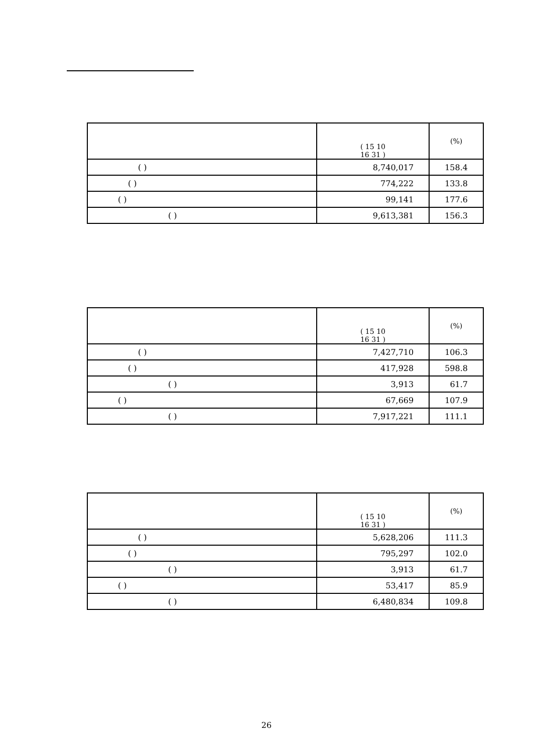| | ( 15 10 16 31 ) | (%) |
| --- | --- | --- |
| ( ) | 8,740,017 | 158.4 |
| ( ) | 774,222 | 133.8 |
| ( ) | 99,141 | 177.6 |
| ( ) | 9,613,381 | 156.3 |
| | ( 15 10 16 31 ) | (%) |
| --- | --- | --- |
| ( ) | 7,427,710 | 106.3 |
| ( ) | 417,928 | 598.8 |
| ( ) | 3,913 | 61.7 |
| ( ) | 67,669 | 107.9 |
| ( ) | 7,917,221 | 111.1 |
| | ( 15 10 16 31 ) | (%) |
| --- | --- | --- |
| ( ) | 5,628,206 | 111.3 |
| ( ) | 795,297 | 102.0 |
| ( ) | 3,913 | 61.7 |
| ( ) | 53,417 | 85.9 |
| ( ) | 6,480,834 | 109.8 |
26